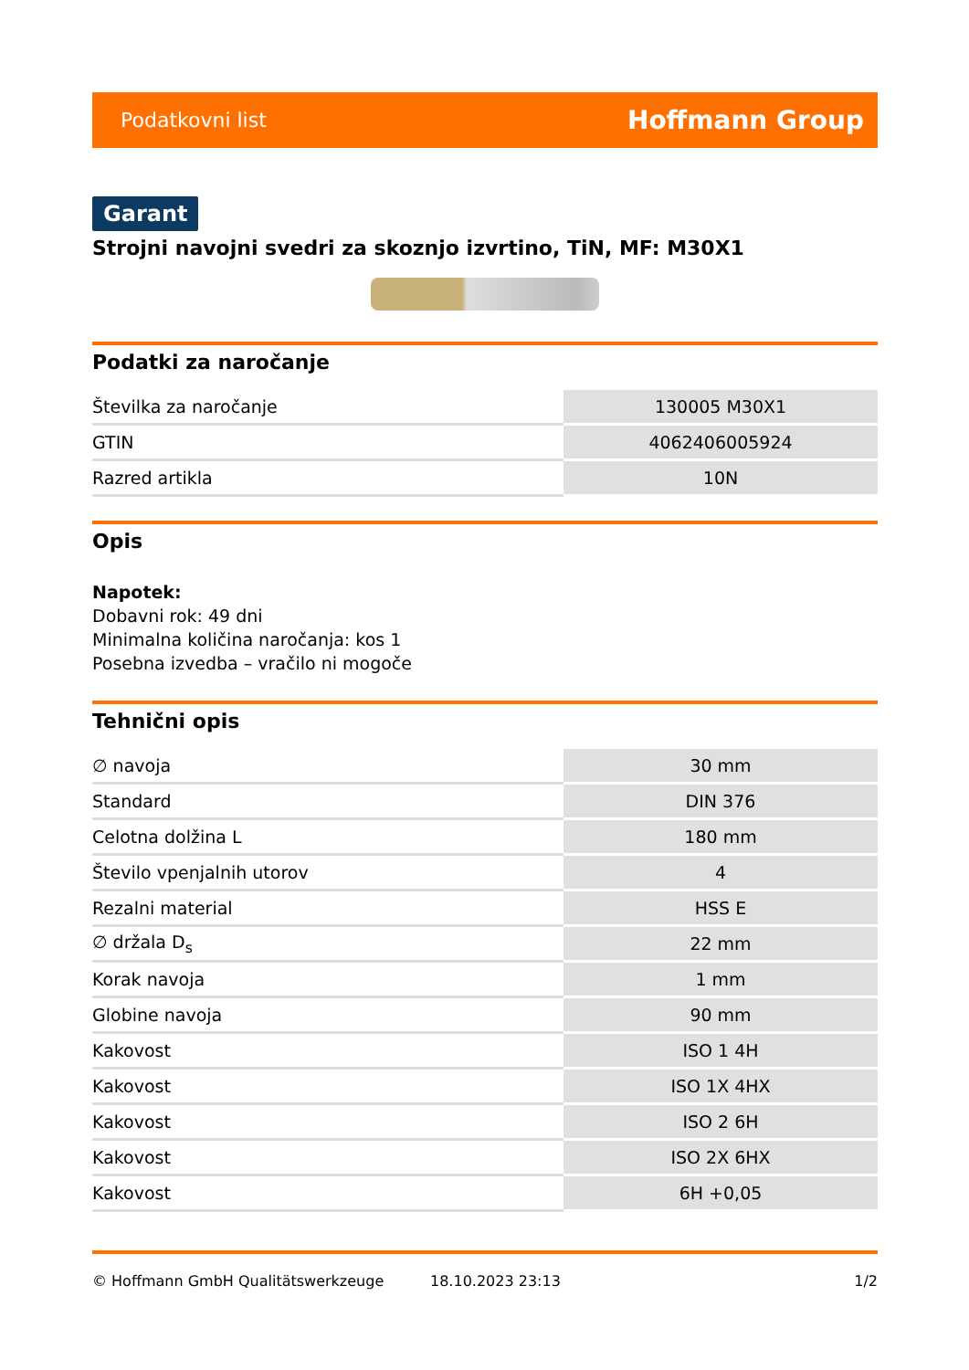Podatkovni list Hoffmann Group
Garant
Strojni navojni svedri za skoznjo izvrtino, TiN, MF: M30X1
Podatki za naročanje
| Številka za naročanje | 130005 M30X1 |
| GTIN | 4062406005924 |
| Razred artikla | 10N |
Opis
Napotek:
Dobavni rok: 49 dni
Minimalna količina naročanja: kos 1
Posebna izvedba – vračilo ni mogoče
Tehnični opis
| ∅ navoja | 30 mm |
| Standard | DIN 376 |
| Celotna dolžina L | 180 mm |
| Število vpenjalnih utorov | 4 |
| Rezalni material | HSS E |
| ∅ držala D<sub>s</sub> | 22 mm |
| Korak navoja | 1 mm |
| Globine navoja | 90 mm |
| Kakovost | ISO 1 4H |
| Kakovost | ISO 1X 4HX |
| Kakovost | ISO 2 6H |
| Kakovost | ISO 2X 6HX |
| Kakovost | 6H +0,05 |
© Hoffmann GmbH Qualitätswerkzeuge 18.10.2023 23:13 1/2